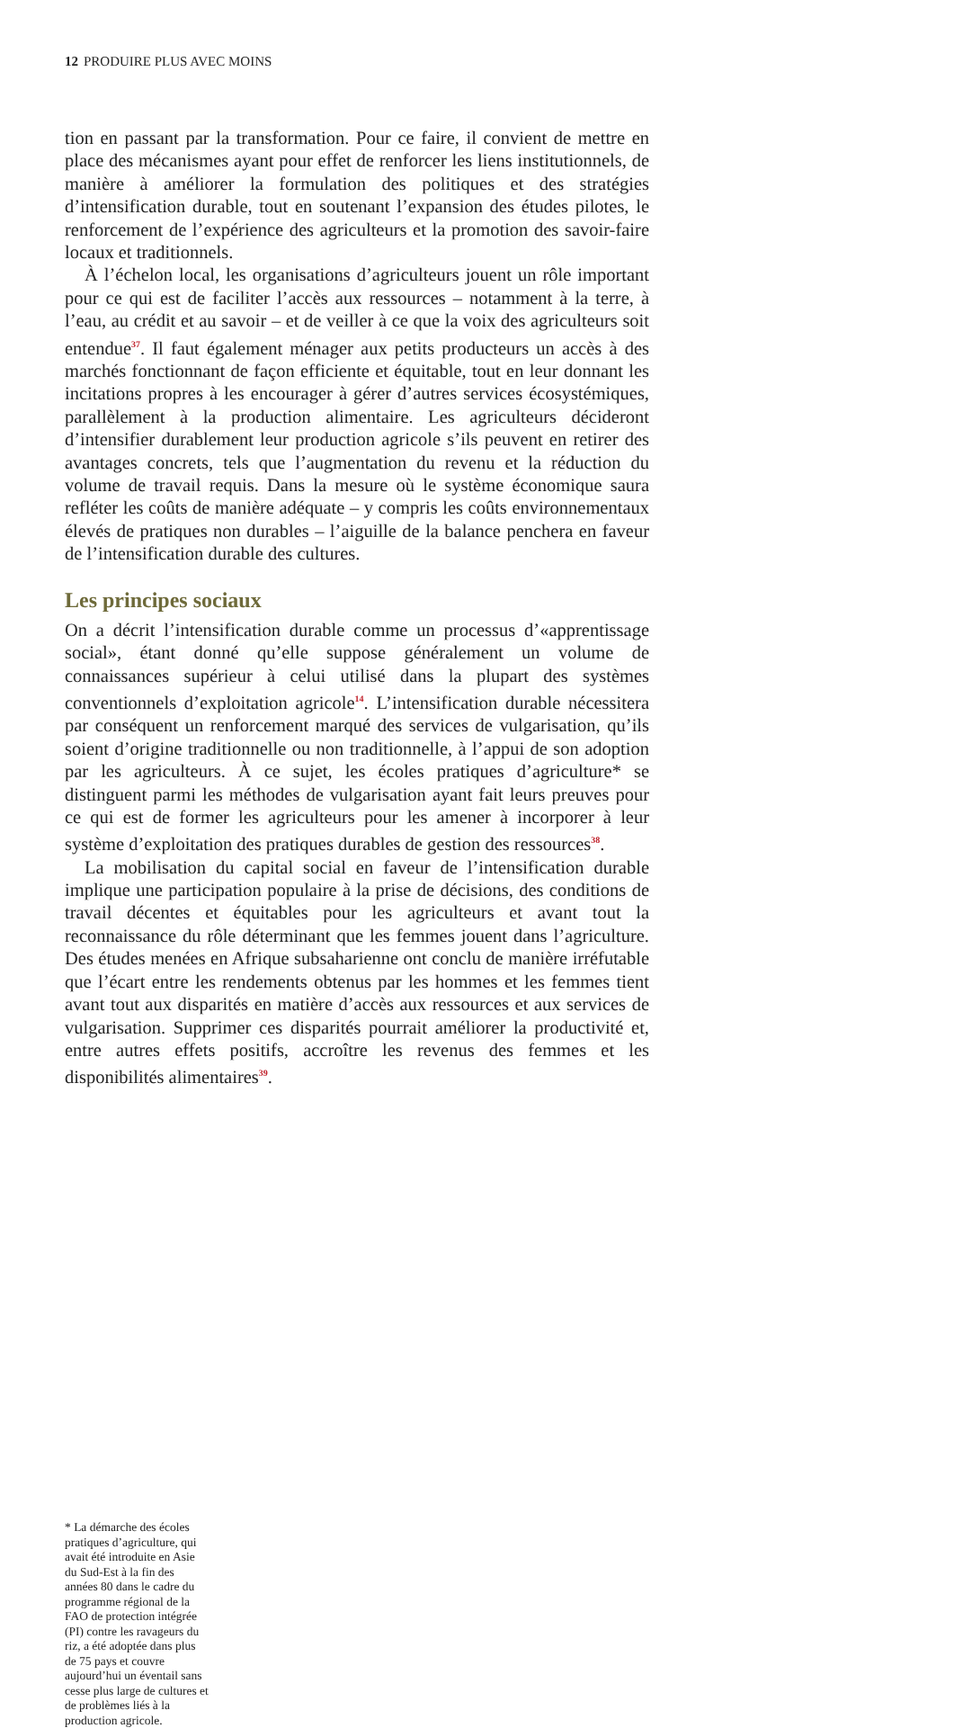12 PRODUIRE PLUS AVEC MOINS
tion en passant par la transformation. Pour ce faire, il convient de mettre en place des mécanismes ayant pour effet de renforcer les liens institutionnels, de manière à améliorer la formulation des politiques et des stratégies d’intensification durable, tout en soutenant l’expansion des études pilotes, le renforcement de l’expérience des agriculteurs et la promotion des savoir-faire locaux et traditionnels.
À l’échelon local, les organisations d’agriculteurs jouent un rôle important pour ce qui est de faciliter l’accès aux ressources – notamment à la terre, à l’eau, au crédit et au savoir – et de veiller à ce que la voix des agriculteurs soit entendue<sup>37</sup>. Il faut également ménager aux petits producteurs un accès à des marchés fonctionnant de façon efficiente et équitable, tout en leur donnant les incitations propres à les encourager à gérer d’autres services écosystémiques, parallèlement à la production alimentaire. Les agriculteurs décideront d’intensifier durablement leur production agricole s’ils peuvent en retirer des avantages concrets, tels que l’augmentation du revenu et la réduction du volume de travail requis. Dans la mesure où le système économique saura refléter les coûts de manière adéquate – y compris les coûts environnementaux élevés de pratiques non durables – l’aiguille de la balance penchera en faveur de l’intensification durable des cultures.
Les principes sociaux
On a décrit l’intensification durable comme un processus d’«apprentissage social», étant donné qu’elle suppose généralement un volume de connaissances supérieur à celui utilisé dans la plupart des systèmes conventionnels d’exploitation agricole<sup>14</sup>. L’intensification durable nécessitera par conséquent un renforcement marqué des services de vulgarisation, qu’ils soient d’origine traditionnelle ou non traditionnelle, à l’appui de son adoption par les agriculteurs. À ce sujet, les écoles pratiques d’agriculture* se distinguent parmi les méthodes de vulgarisation ayant fait leurs preuves pour ce qui est de former les agriculteurs pour les amener à incorporer à leur système d’exploitation des pratiques durables de gestion des ressources<sup>38</sup>.
La mobilisation du capital social en faveur de l’intensification durable implique une participation populaire à la prise de décisions, des conditions de travail décentes et équitables pour les agriculteurs et avant tout la reconnaissance du rôle déterminant que les femmes jouent dans l’agriculture. Des études menées en Afrique subsaharienne ont conclu de manière irréfutable que l’écart entre les rendements obtenus par les hommes et les femmes tient avant tout aux disparités en matière d’accès aux ressources et aux services de vulgarisation. Supprimer ces disparités pourrait améliorer la productivité et, entre autres effets positifs, accroître les revenus des femmes et les disponibilités alimentaires<sup>39</sup>.
* La démarche des écoles pratiques d’agriculture, qui avait été introduite en Asie du Sud-Est à la fin des années 80 dans le cadre du programme régional de la FAO de protection intégrée (PI) contre les ravageurs du riz, a été adoptée dans plus de 75 pays et couvre aujourd’hui un éventail sans cesse plus large de cultures et de problèmes liés à la production agricole.